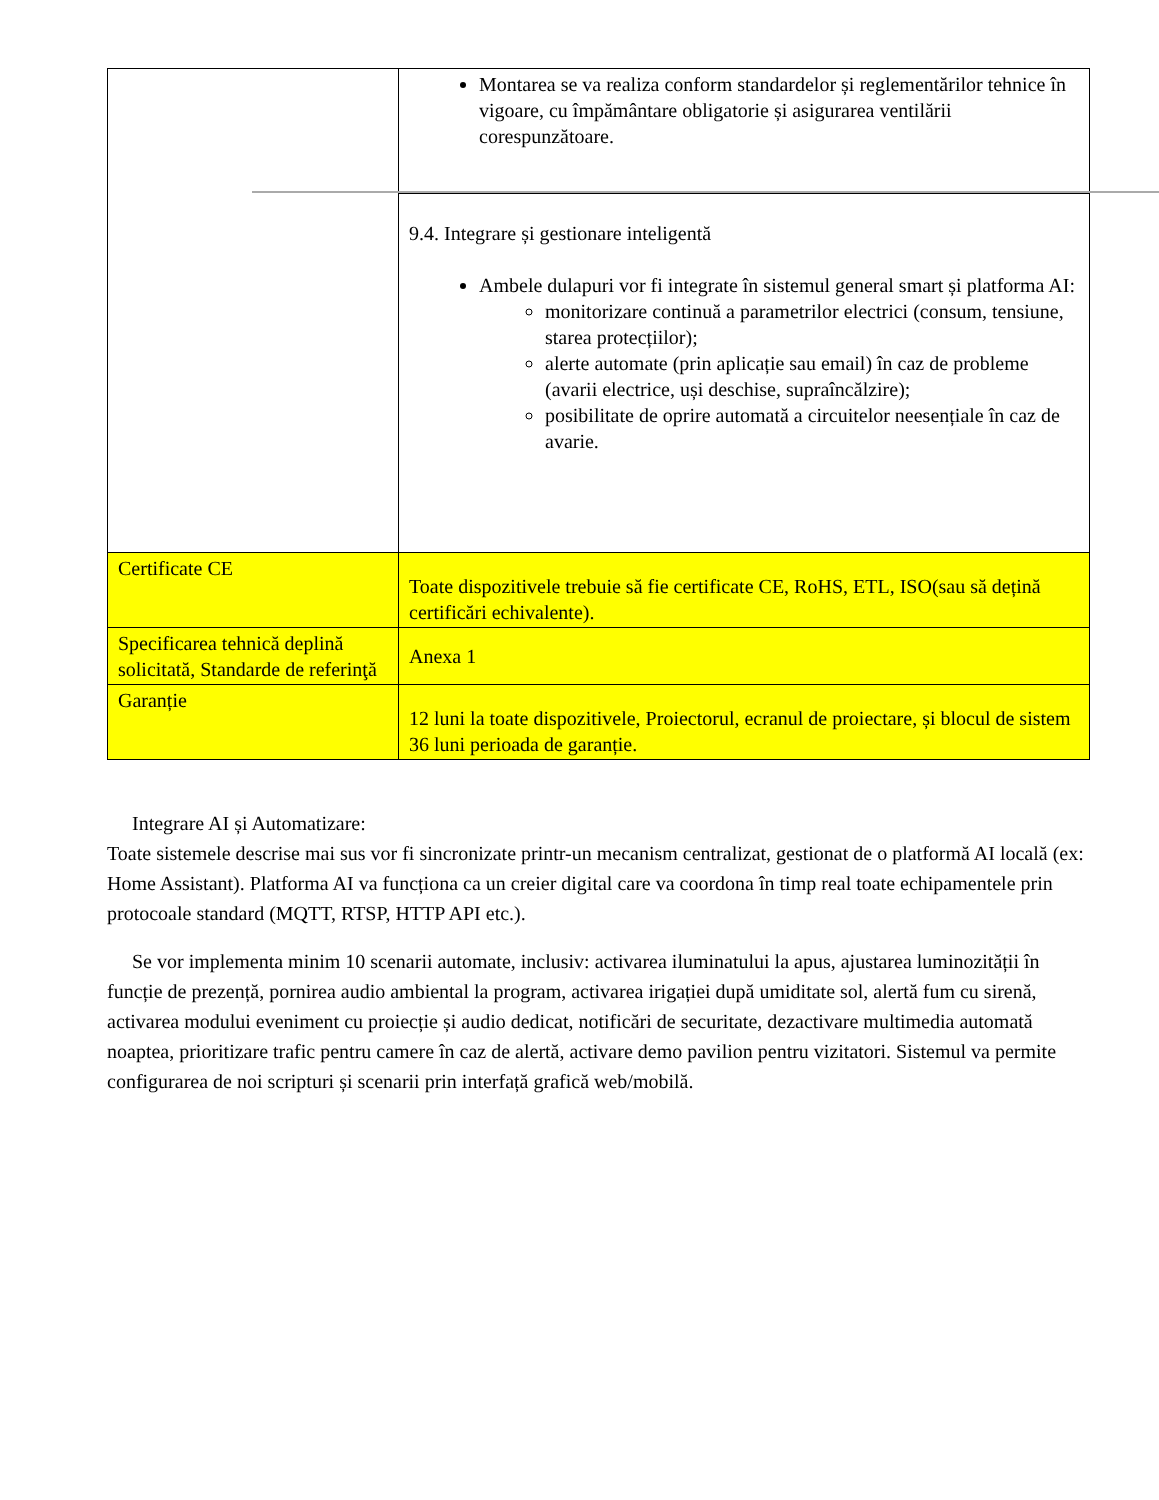| | Montarea se va realiza conform standardelor și reglementărilor tehnice în vigoare, cu împământare obligatorie și asigurarea ventilării corespunzătoare. |
| | 9.4. Integrare și gestionare inteligentă Ambele dulapuri vor fi integrate în sistemul general smart și platforma AI: monitorizare continuă a parametrilor electrici (consum, tensiune, starea protecțiilor); alerte automate (prin aplicație sau email) în caz de probleme (avarii electrice, uși deschise, supraîncălzire); posibilitate de oprire automată a circuitelor neesențiale în caz de avarie. |
| Certificate CE | Toate dispozitivele trebuie să fie certificate CE, RoHS, ETL, ISO(sau să dețină certificări echivalente). |
| Specificarea tehnică deplină solicitată, Standarde de referinţă | Anexa 1 |
| Garanție | 12 luni la toate dispozitivele, Proiectorul, ecranul de proiectare, și blocul de sistem 36 luni perioada de garanție. |
Integrare AI și Automatizare:
Toate sistemele descrise mai sus vor fi sincronizate printr-un mecanism centralizat, gestionat de o platformă AI locală (ex: Home Assistant). Platforma AI va funcționa ca un creier digital care va coordona în timp real toate echipamentele prin protocoale standard (MQTT, RTSP, HTTP API etc.).
Se vor implementa minim 10 scenarii automate, inclusiv: activarea iluminatului la apus, ajustarea luminozității în funcție de prezență, pornirea audio ambiental la program, activarea irigației după umiditate sol, alertă fum cu sirenă, activarea modului eveniment cu proiecție și audio dedicat, notificări de securitate, dezactivare multimedia automată noaptea, prioritizare trafic pentru camere în caz de alertă, activare demo pavilion pentru vizitatori. Sistemul va permite configurarea de noi scripturi și scenarii prin interfață grafică web/mobilă.